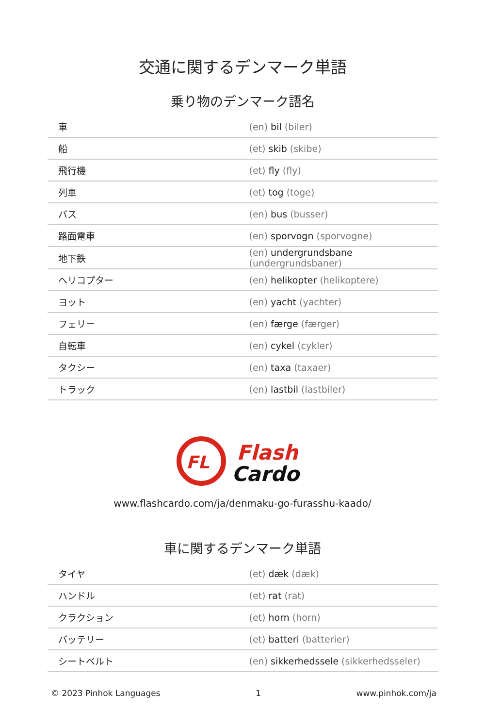交通に関するデンマーク単語
乗り物のデンマーク語名
| 車 | (en) bil (biler) |
| 船 | (et) skib (skibe) |
| 飛行機 | (et) fly (fly) |
| 列車 | (et) tog (toge) |
| バス | (en) bus (busser) |
| 路面電車 | (en) sporvogn (sporvogne) |
| 地下鉄 | (en) undergrundsbane (undergrundsbaner) |
| ヘリコプター | (en) helikopter (helikoptere) |
| ヨット | (en) yacht (yachter) |
| フェリー | (en) færge (færger) |
| 自転車 | (en) cykel (cykler) |
| タクシー | (en) taxa (taxaer) |
| トラック | (en) lastbil (lastbiler) |
FL
Flash
Cardo
www.flashcardo.com/ja/denmaku-go-furasshu-kaado/
車に関するデンマーク単語
| タイヤ | (et) dæk (dæk) |
| ハンドル | (et) rat (rat) |
| クラクション | (et) horn (horn) |
| バッテリー | (et) batteri (batterier) |
| シートベルト | (en) sikkerhedssele (sikkerhedsseler) |
© 2023 Pinhok Languages 1 www.pinhok.com/ja